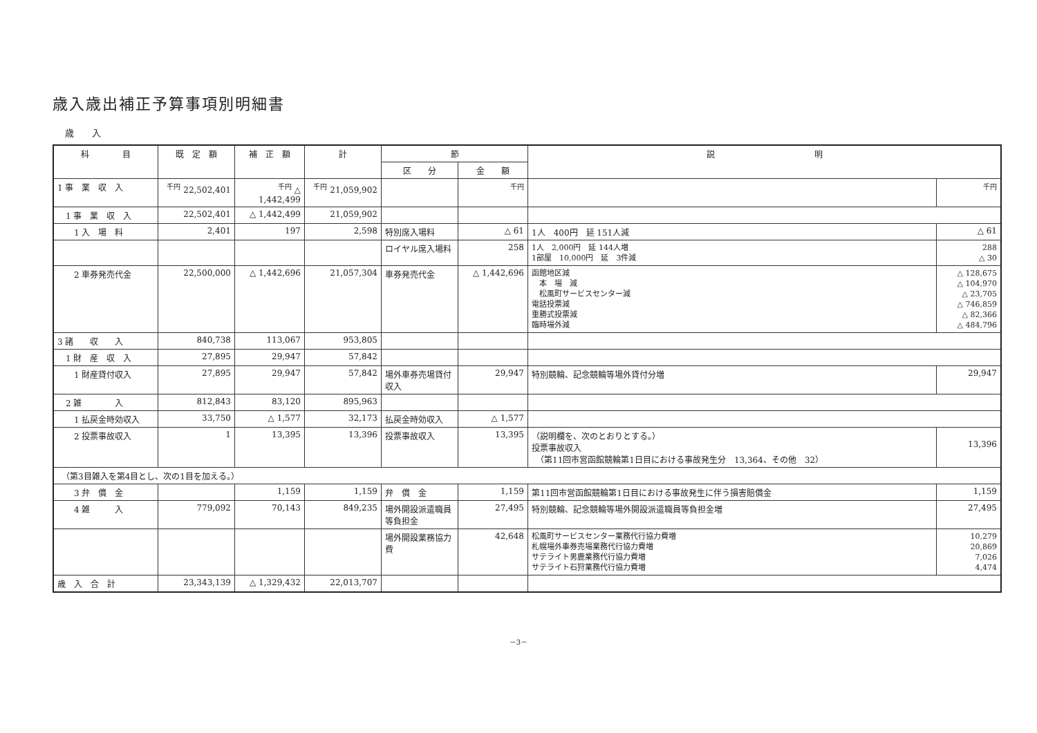歳入歳出補正予算事項別明細書
歳　　入
| 科 目 | 既 定 額 | 補 正 額 | 計 | 節 | | 説 明 | |
| --- | --- | --- | --- | --- | --- | --- | --- |
| | | | | 区 分 | 金 額 | | |
| 1 事 業 収 入 | <sup>千円</sup> 22,502,401 | <sup>千円</sup> △ 1,442,499 | <sup>千円</sup> 21,059,902 | | <sup>千円</sup> | | <sup>千円</sup> |
| 1 事 業 収 入 | 22,502,401 | △ 1,442,499 | 21,059,902 | | | | |
| 1 入 場 料 | 2,401 | 197 | 2,598 | 特別席入場料 | △ 61 | 1人 400円 延 151人減 | △ 61 |
| | | | | ロイヤル席入場料 | 258 | 1人 2,000円 延 144人増 1部屋 10,000円 延 3件減 | 288 △ 30 |
| 2 車券発売代金 | 22,500,000 | △ 1,442,696 | 21,057,304 | 車券発売代金 | △ 1,442,696 | 函館地区減 本 場 減 松風町サービスセンター減 電話投票減 重勝式投票減 臨時場外減 | △ 128,675 △ 104,970 △ 23,705 △ 746,859 △ 82,366 △ 484,796 |
| 3 諸 収 入 | 840,738 | 113,067 | 953,805 | | | | |
| 1 財 産 収 入 | 27,895 | 29,947 | 57,842 | | | | |
| 1 財産貸付収入 | 27,895 | 29,947 | 57,842 | 場外車券売場貸付収入 | 29,947 | 特別競輪、記念競輪等場外貸付分増 | 29,947 |
| 2 雑 入 | 812,843 | 83,120 | 895,963 | | | | |
| 1 払戻金時効収入 | 33,750 | △ 1,577 | 32,173 | 払戻金時効収入 | △ 1,577 | | |
| 2 投票事故収入 | 1 | 13,395 | 13,396 | 投票事故収入 | 13,395 | （説明欄を、次のとおりとする。） 投票事故収入 （第11回市営函館競輪第1日目における事故発生分 13,364、その他 32） | 13,396 |
| （第3目雑入を第4目とし、次の1目を加える。） | | | | | | | |
| 3 弁 償 金 | | 1,159 | 1,159 | 弁 償 金 | 1,159 | 第11回市営函館競輪第1日目における事故発生に伴う損害賠償金 | 1,159 |
| 4 雑 入 | 779,092 | 70,143 | 849,235 | 場外開設派遣職員等負担金 | 27,495 | 特別競輪、記念競輪等場外開設派遣職員等負担金増 | 27,495 |
| | | | | 場外開設業務協力費 | 42,648 | 松風町サービスセンター業務代行協力費増 札幌場外車券売場業務代行協力費増 サテライト男鹿業務代行協力費増 サテライト石狩業務代行協力費増 | 10,279 20,869 7,026 4,474 |
| 歳 入 合 計 | 23,343,139 | △ 1,329,432 | 22,013,707 | | | | |
－3－